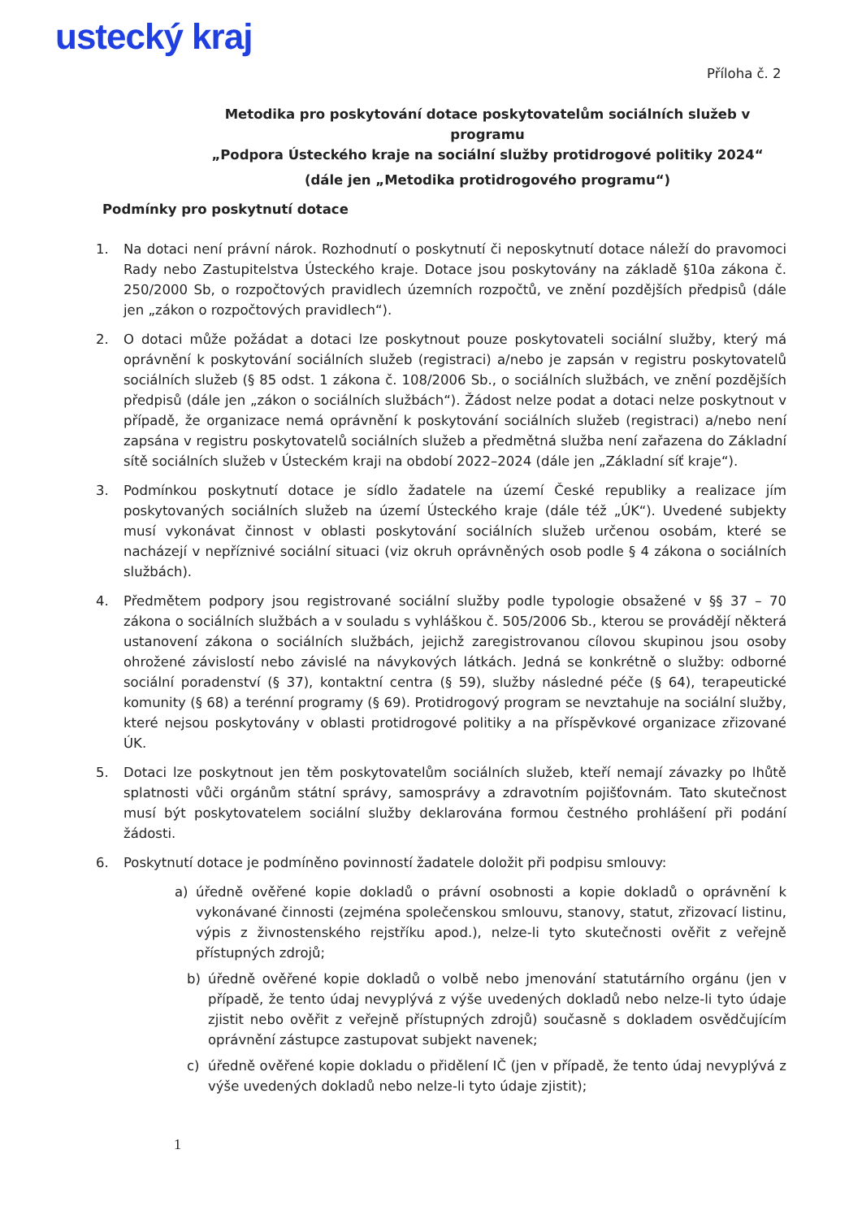ustecký kraj
Příloha č. 2
Metodika pro poskytování dotace poskytovatelům sociálních služeb v programu
„Podpora Ústeckého kraje na sociální služby protidrogové politiky 2024“
(dále jen „Metodika protidrogového programu“)
Podmínky pro poskytnutí dotace
1. Na dotaci není právní nárok. Rozhodnutí o poskytnutí či neposkytnutí dotace náleží do pravomoci Rady nebo Zastupitelstva Ústeckého kraje. Dotace jsou poskytovány na základě §10a zákona č. 250/2000 Sb, o rozpočtových pravidlech územních rozpočtů, ve znění pozdějších předpisů (dále jen „zákon o rozpočtových pravidlech“).
2. O dotaci může požádat a dotaci lze poskytnout pouze poskytovateli sociální služby, který má oprávnění k poskytování sociálních služeb (registraci) a/nebo je zapsán v registru poskytovatelů sociálních služeb (§ 85 odst. 1 zákona č. 108/2006 Sb., o sociálních službách, ve znění pozdějších předpisů (dále jen „zákon o sociálních službách“). Žádost nelze podat a dotaci nelze poskytnout v případě, že organizace nemá oprávnění k poskytování sociálních služeb (registraci) a/nebo není zapsána v registru poskytovatelů sociálních služeb a předmětná služba není zařazena do Základní sítě sociálních služeb v Ústeckém kraji na období 2022–2024 (dále jen „Základní síť kraje“).
3. Podmínkou poskytnutí dotace je sídlo žadatele na území České republiky a realizace jím poskytovaných sociálních služeb na území Ústeckého kraje (dále též „ÚK“). Uvedené subjekty musí vykonávat činnost v oblasti poskytování sociálních služeb určenou osobám, které se nacházejí v nepříznivé sociální situaci (viz okruh oprávněných osob podle § 4 zákona o sociálních službách).
4. Předmětem podpory jsou registrované sociální služby podle typologie obsažené v §§ 37 – 70 zákona o sociálních službách a v souladu s vyhláškou č. 505/2006 Sb., kterou se provádějí některá ustanovení zákona o sociálních službách, jejichž zaregistrovanou cílovou skupinou jsou osoby ohrožené závislostí nebo závislé na návykových látkách. Jedná se konkrétně o služby: odborné sociální poradenství (§ 37), kontaktní centra (§ 59), služby následné péče (§ 64), terapeutické komunity (§ 68) a terénní programy (§ 69). Protidrogový program se nevztahuje na sociální služby, které nejsou poskytovány v oblasti protidrogové politiky a na příspěvkové organizace zřizované ÚK.
5. Dotaci lze poskytnout jen těm poskytovatelům sociálních služeb, kteří nemají závazky po lhůtě splatnosti vůči orgánům státní správy, samosprávy a zdravotním pojišťovnám. Tato skutečnost musí být poskytovatelem sociální služby deklarována formou čestného prohlášení při podání žádosti.
6. Poskytnutí dotace je podmíněno povinností žadatele doložit při podpisu smlouvy:
a) úředně ověřené kopie dokladů o právní osobnosti a kopie dokladů o oprávnění k vykonávané činnosti (zejména společenskou smlouvu, stanovy, statut, zřizovací listinu, výpis z živnostenského rejstříku apod.), nelze-li tyto skutečnosti ověřit z veřejně přístupných zdrojů;
b) úředně ověřené kopie dokladů o volbě nebo jmenování statutárního orgánu (jen v případě, že tento údaj nevyplývá z výše uvedených dokladů nebo nelze-li tyto údaje zjistit nebo ověřit z veřejně přístupných zdrojů) současně s dokladem osvědčujícím oprávnění zástupce zastupovat subjekt navenek;
c) úředně ověřené kopie dokladu o přidělení IČ (jen v případě, že tento údaj nevyplývá z výše uvedených dokladů nebo nelze-li tyto údaje zjistit);
1